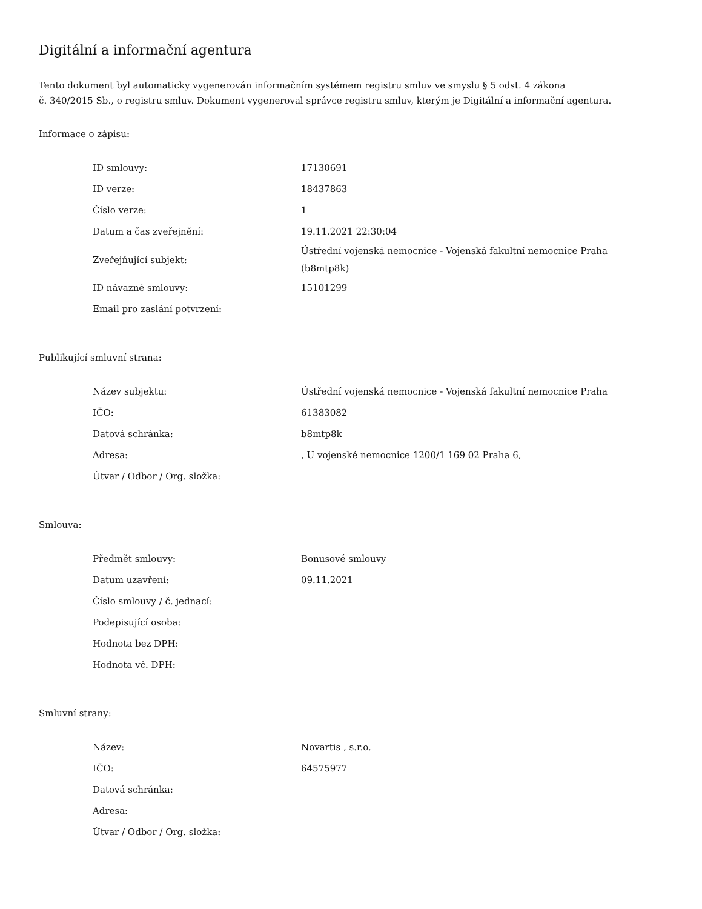Digitální a informační agentura
Tento dokument byl automaticky vygenerován informačním systémem registru smluv ve smyslu § 5 odst. 4 zákona
č. 340/2015 Sb., o registru smluv. Dokument vygeneroval správce registru smluv, kterým je Digitální a informační agentura.
Informace o zápisu:
| ID smlouvy: | 17130691 |
| ID verze: | 18437863 |
| Číslo verze: | 1 |
| Datum a čas zveřejnění: | 19.11.2021 22:30:04 |
| Zveřejňující subjekt: | Ústřední vojenská nemocnice - Vojenská fakultní nemocnice Praha (b8mtp8k) |
| ID návazné smlouvy: | 15101299 |
| Email pro zaslání potvrzení: | |
Publikující smluvní strana:
| Název subjektu: | Ústřední vojenská nemocnice - Vojenská fakultní nemocnice Praha |
| IČO: | 61383082 |
| Datová schránka: | b8mtp8k |
| Adresa: | , U vojenské nemocnice 1200/1 169 02 Praha 6, |
| Útvar / Odbor / Org. složka: | |
Smlouva:
| Předmět smlouvy: | Bonusové smlouvy |
| Datum uzavření: | 09.11.2021 |
| Číslo smlouvy / č. jednací: | |
| Podepisující osoba: | |
| Hodnota bez DPH: | |
| Hodnota vč. DPH: | |
Smluvní strany:
| Název: | Novartis , s.r.o. |
| IČO: | 64575977 |
| Datová schránka: | |
| Adresa: | |
| Útvar / Odbor / Org. složka: | |